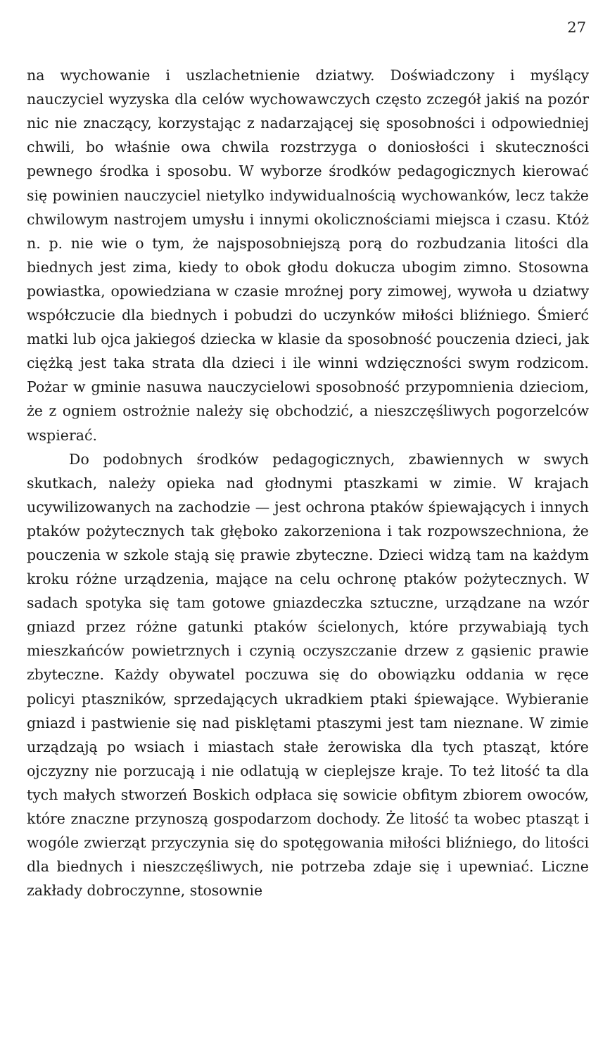27
na wychowanie i uszlachetnienie dziatwy. Doświadczony i myślący nauczyciel wyzyska dla celów wychowawczych często zczegół jakiś na pozór nic nie znaczący, korzystając z nadarzającej się sposobności i odpowiedniej chwili, bo właśnie owa chwila rozstrzyga o doniosłości i skuteczności pewnego środka i sposobu. W wyborze środków pedagogicznych kierować się powinien nauczyciel nietylko indywidualnością wychowanków, lecz także chwilowym nastrojem umysłu i innymi okolicznościami miejsca i czasu. Któż n. p. nie wie o tym, że najsposobniejszą porą do rozbudzania litości dla biednych jest zima, kiedy to obok głodu dokucza ubogim zimno. Stosowna powiastka, opowiedziana w czasie mroźnej pory zimowej, wywoła u dziatwy współczucie dla biednych i pobudzi do uczynków miłości bliźniego. Śmierć matki lub ojca jakiegoś dziecka w klasie da sposobność pouczenia dzieci, jak ciężką jest taka strata dla dzieci i ile winni wdzięczności swym rodzicom. Pożar w gminie nasuwa nauczycielowi sposobność przypomnienia dzieciom, że z ogniem ostrożnie należy się obchodzić, a nieszczęśliwych pogorzelców wspierać.
Do podobnych środków pedagogicznych, zbawiennych w swych skutkach, należy opieka nad głodnymi ptaszkami w zimie. W krajach ucywilizowanych na zachodzie — jest ochrona ptaków śpiewających i innych ptaków pożytecznych tak głęboko zakorzeniona i tak rozpowszechniona, że pouczenia w szkole stają się prawie zbyteczne. Dzieci widzą tam na każdym kroku różne urządzenia, mające na celu ochronę ptaków pożytecznych. W sadach spotyka się tam gotowe gniazdeczka sztuczne, urządzane na wzór gniazd przez różne gatunki ptaków ścielonych, które przywabiają tych mieszkańców powietrznych i czynią oczyszczanie drzew z gąsienic prawie zbyteczne. Każdy obywatel poczuwa się do obowiązku oddania w ręce policyi ptaszników, sprzedających ukradkiem ptaki śpiewające. Wybieranie gniazd i pastwienie się nad pisklętami ptaszymi jest tam nieznane. W zimie urządzają po wsiach i miastach stałe żerowiska dla tych ptasząt, które ojczyzny nie porzucają i nie odlatują w cieplejsze kraje. To też litość ta dla tych małych stworzeń Boskich odpłaca się sowicie obfitym zbiorem owoców, które znaczne przynoszą gospodarzom dochody. Że litość ta wobec ptasząt i wogóle zwierząt przyczynia się do spotęgowania miłości bliźniego, do litości dla biednych i nieszczęśliwych, nie potrzeba zdaje się i upewniać. Liczne zakłady dobroczynne, stosownie